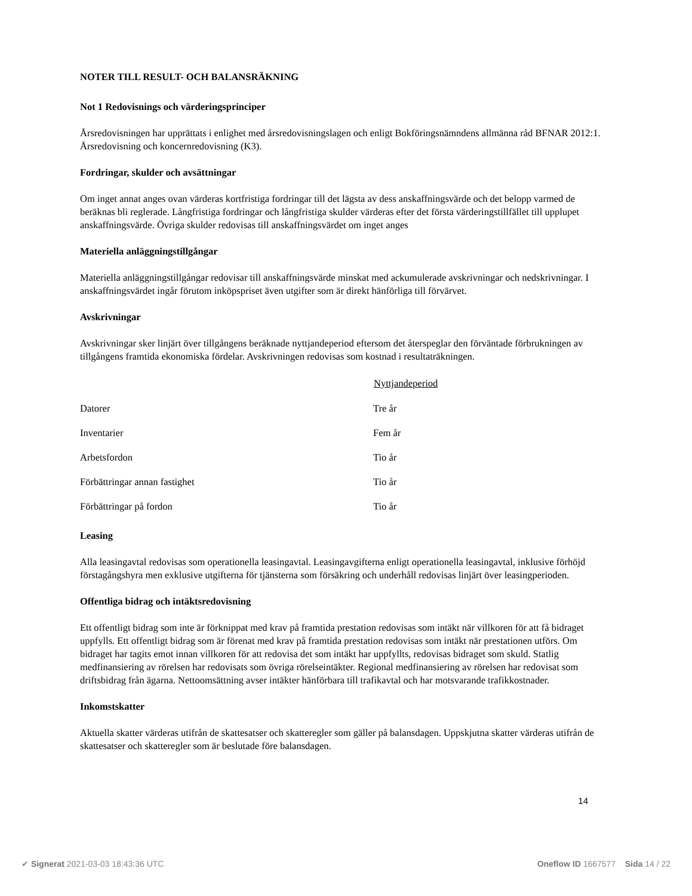NOTER TILL RESULT- OCH BALANSRÄKNING
Not 1 Redovisnings och värderingsprinciper
Årsredovisningen har upprättats i enlighet med årsredovisningslagen och enligt Bokföringsnämndens allmänna råd BFNAR 2012:1. Årsredovisning och koncernredovisning (K3).
Fordringar, skulder och avsättningar
Om inget annat anges ovan värderas kortfristiga fordringar till det lägsta av dess anskaffningsvärde och det belopp varmed de beräknas bli reglerade. Långfristiga fordringar och långfristiga skulder värderas efter det första värderingstillfället till upplupet anskaffningsvärde. Övriga skulder redovisas till anskaffningsvärdet om inget anges
Materiella anläggningstillgångar
Materiella anläggningstillgångar redovisar till anskaffningsvärde minskat med ackumulerade avskrivningar och nedskrivningar. I anskaffningsvärdet ingår förutom inköpspriset även utgifter som är direkt hänförliga till förvärvet.
Avskrivningar
Avskrivningar sker linjärt över tillgångens beräknade nyttjandeperiod eftersom det återspeglar den förväntade förbrukningen av tillgångens framtida ekonomiska fördelar. Avskrivningen redovisas som kostnad i resultaträkningen.
| | Nyttjandeperiod |
| --- | --- |
| Datorer | Tre år |
| Inventarier | Fem år |
| Arbetsfordon | Tio år |
| Förbättringar annan fastighet | Tio år |
| Förbättringar på fordon | Tio år |
Leasing
Alla leasingavtal redovisas som operationella leasingavtal. Leasingavgifterna enligt operationella leasingavtal, inklusive förhöjd förstagångshyra men exklusive utgifterna för tjänsterna som försäkring och underhåll redovisas linjärt över leasingperioden.
Offentliga bidrag och intäktsredovisning
Ett offentligt bidrag som inte är förknippat med krav på framtida prestation redovisas som intäkt när villkoren för att få bidraget uppfylls. Ett offentligt bidrag som är förenat med krav på framtida prestation redovisas som intäkt när prestationen utförs. Om bidraget har tagits emot innan villkoren för att redovisa det som intäkt har uppfyllts, redovisas bidraget som skuld. Statlig medfinansiering av rörelsen har redovisats som övriga rörelseintäkter. Regional medfinansiering av rörelsen har redovisat som driftsbidrag från ägarna. Nettoomsättning avser intäkter hänförbara till trafikavtal och har motsvarande trafikkostnader.
Inkomstskatter
Aktuella skatter värderas utifrån de skattesatser och skatteregler som gäller på balansdagen. Uppskjutna skatter värderas utifrån de skattesatser och skatteregler som är beslutade före balansdagen.
14
✔ Signerat 2021-03-03 18:43:36 UTC Oneflow ID 1667577 Sida 14 / 22